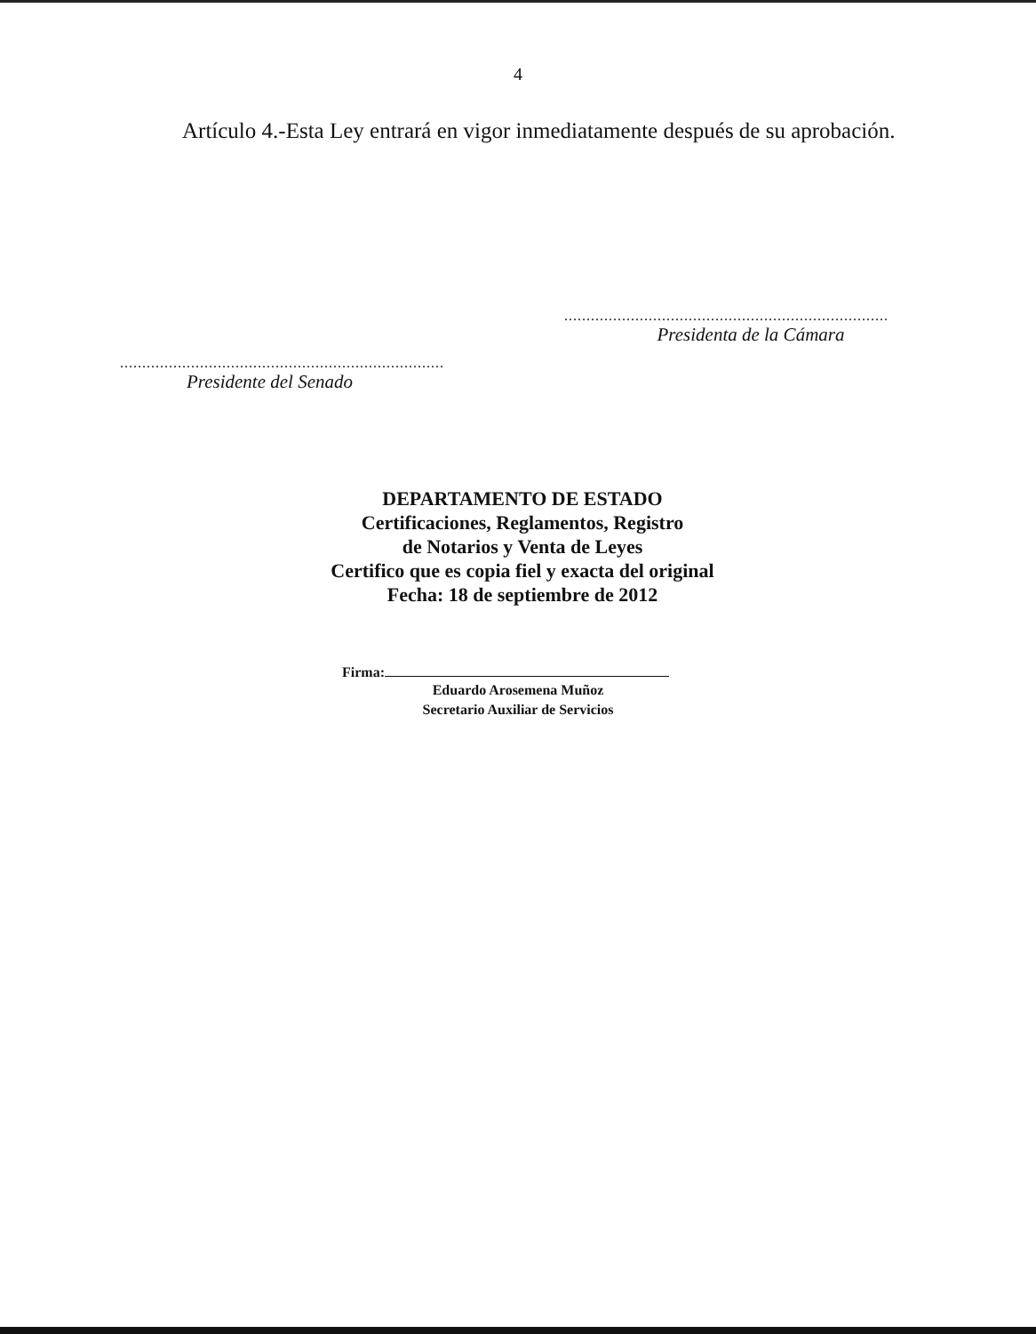4
Artículo 4.-Esta Ley entrará en vigor inmediatamente después de su aprobación.
.........................................................................
Presidenta de la Cámara
.........................................................................
Presidente del Senado
DEPARTAMENTO DE ESTADO
Certificaciones, Reglamentos, Registro
de Notarios y Venta de Leyes
Certifico que es copia fiel y exacta del original
Fecha: 18 de septiembre de 2012
Firma:
Eduardo Arosemena Muñoz
Secretario Auxiliar de Servicios